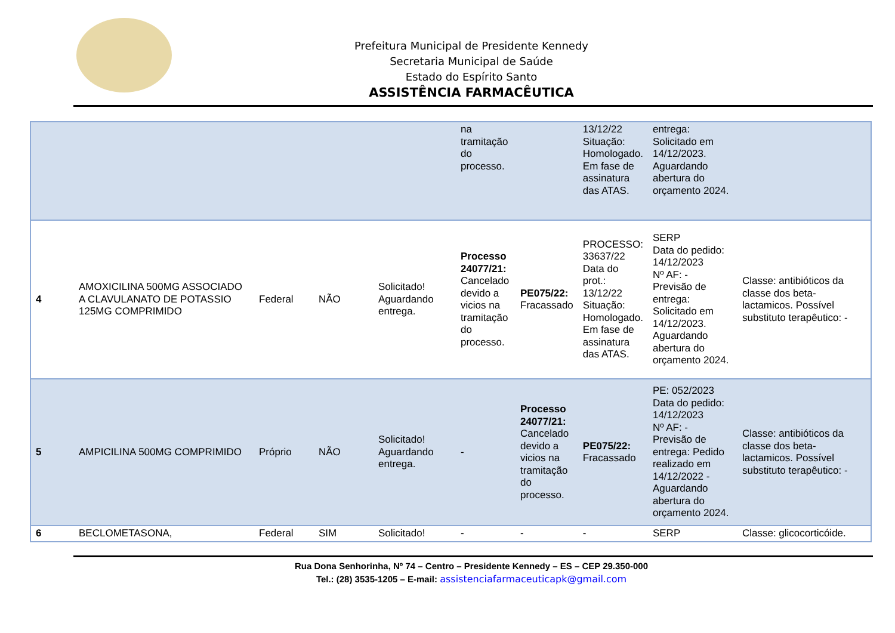Prefeitura Municipal de Presidente Kennedy
Secretaria Municipal de Saúde
Estado do Espírito Santo
ASSISTÊNCIA FARMACÊUTICA
| | | | | | na tramitação do processo. | | 13/12/22 Situação: Homologado. Em fase de assinatura das ATAS. | entrega: Solicitado em 14/12/2023. Aguardando abertura do orçamento 2024. | |
| 4 | AMOXICILINA 500MG ASSOCIADO A CLAVULANATO DE POTASSIO 125MG COMPRIMIDO | Federal | NÃO | Solicitado! Aguardando entrega. | Processo 24077/21: Cancelado devido a vicios na tramitação do processo. | PE075/22: Fracassado | PROCESSO: 33637/22 Data do prot.: 13/12/22 Situação: Homologado. Em fase de assinatura das ATAS. | SERP Data do pedido: 14/12/2023 Nº AF: - Previsão de entrega: Solicitado em 14/12/2023. Aguardando abertura do orçamento 2024. | Classe: antibióticos da classe dos beta-lactamicos. Possível substituto terapêutico: - |
| 5 | AMPICILINA 500MG COMPRIMIDO | Próprio | NÃO | Solicitado! Aguardando entrega. | - | Processo 24077/21: Cancelado devido a vicios na tramitação do processo. | PE075/22: Fracassado | PE: 052/2023 Data do pedido: 14/12/2023 Nº AF: - Previsão de entrega: Pedido realizado em 14/12/2022 - Aguardando abertura do orçamento 2024. | Classe: antibióticos da classe dos beta-lactamicos. Possível substituto terapêutico: - |
| 6 | BECLOMETASONA, | Federal | SIM | Solicitado! | - | - | - | SERP | Classe: glicocorticóide. |
Rua Dona Senhorinha, Nº 74 – Centro – Presidente Kennedy – ES – CEP 29.350-000
Tel.: (28) 3535-1205 – E-mail: assistenciafarmaceuticapk@gmail.com